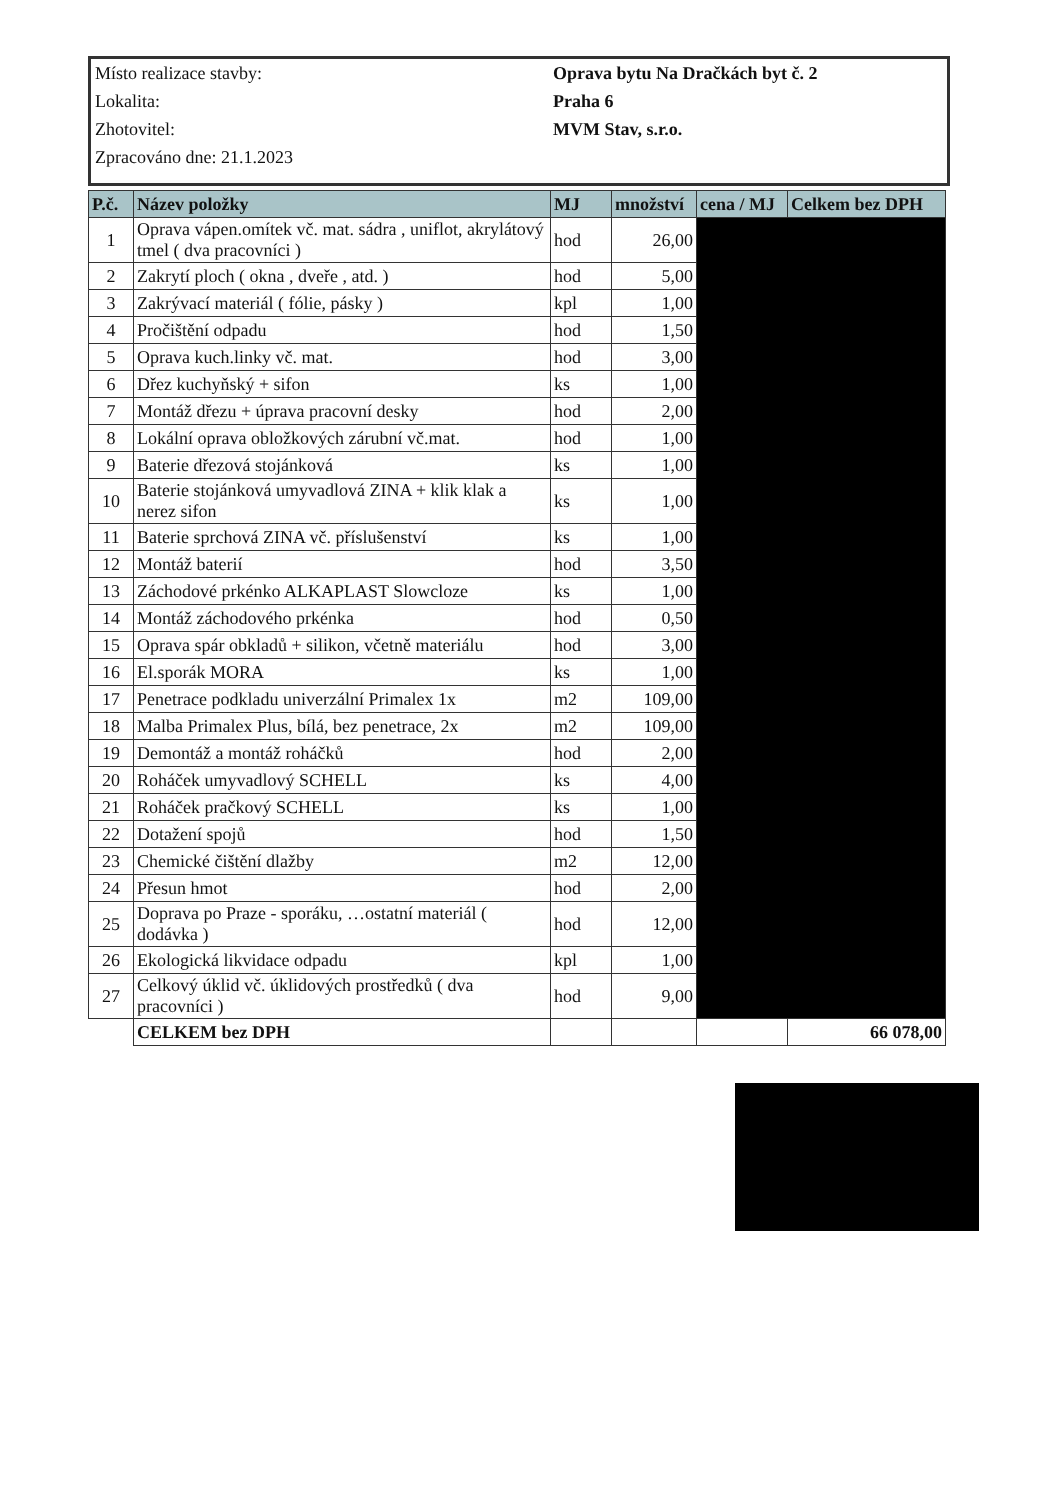| Místo realizace stavby: | Oprava bytu Na Dračkách byt č. 2 |
| Lokalita: | Praha 6 |
| Zhotovitel: | MVM Stav, s.r.o. |
| Zpracováno dne: 21.1.2023 | |
| P.č. | Název položky | MJ | množství | cena / MJ | Celkem bez DPH |
| --- | --- | --- | --- | --- | --- |
| 1 | Oprava vápen.omítek vč. mat. sádra , uniflot, akrylátový tmel ( dva pracovníci ) | hod | 26,00 | | |
| 2 | Zakrytí ploch ( okna , dveře , atd. ) | hod | 5,00 | | |
| 3 | Zakrývací materiál ( fólie, pásky ) | kpl | 1,00 | | |
| 4 | Pročištění odpadu | hod | 1,50 | | |
| 5 | Oprava kuch.linky vč. mat. | hod | 3,00 | | |
| 6 | Dřez kuchyňský + sifon | ks | 1,00 | | |
| 7 | Montáž dřezu + úprava pracovní desky | hod | 2,00 | | |
| 8 | Lokální oprava obložkových zárubní vč.mat. | hod | 1,00 | | |
| 9 | Baterie dřezová stojánková | ks | 1,00 | | |
| 10 | Baterie stojánková umyvadlová ZINA + klik klak a nerez sifon | ks | 1,00 | | |
| 11 | Baterie sprchová ZINA vč. příslušenství | ks | 1,00 | | |
| 12 | Montáž baterií | hod | 3,50 | | |
| 13 | Záchodové prkénko ALKAPLAST Slowcloze | ks | 1,00 | | |
| 14 | Montáž záchodového prkénka | hod | 0,50 | | |
| 15 | Oprava spár obkladů + silikon, včetně materiálu | hod | 3,00 | | |
| 16 | El.sporák MORA | ks | 1,00 | | |
| 17 | Penetrace podkladu univerzální Primalex 1x | m2 | 109,00 | | |
| 18 | Malba Primalex Plus, bílá, bez penetrace, 2x | m2 | 109,00 | | |
| 19 | Demontáž a montáž roháčků | hod | 2,00 | | |
| 20 | Roháček umyvadlový SCHELL | ks | 4,00 | | |
| 21 | Roháček pračkový SCHELL | ks | 1,00 | | |
| 22 | Dotažení spojů | hod | 1,50 | | |
| 23 | Chemické čištění dlažby | m2 | 12,00 | | |
| 24 | Přesun hmot | hod | 2,00 | | |
| 25 | Doprava po Praze - sporáku, …ostatní materiál ( dodávka ) | hod | 12,00 | | |
| 26 | Ekologická likvidace odpadu | kpl | 1,00 | | |
| 27 | Celkový úklid vč. úklidových prostředků ( dva pracovníci ) | hod | 9,00 | | |
| | CELKEM bez DPH | | | | 66 078,00 |